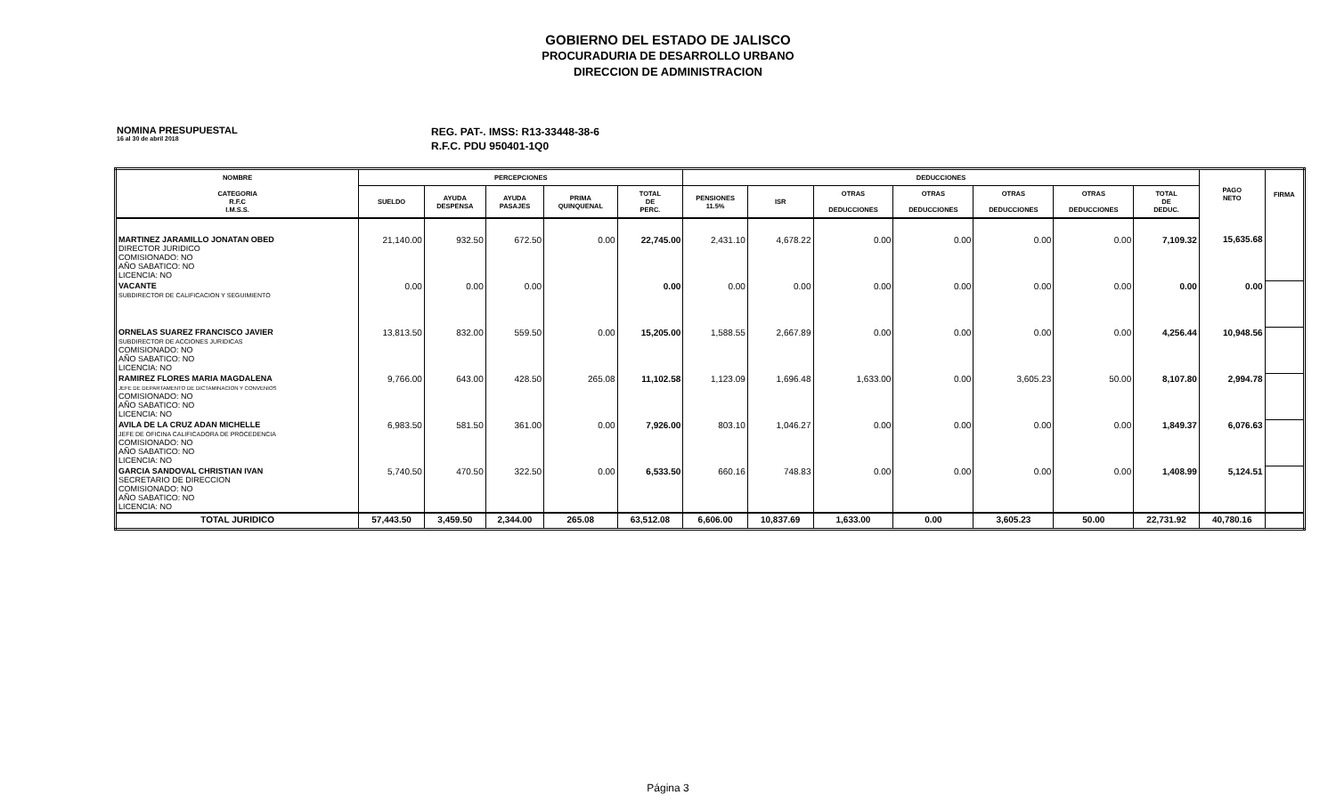GOBIERNO DEL ESTADO DE JALISCO
PROCURADURIA DE DESARROLLO URBANO
DIRECCION DE ADMINISTRACION
NOMINA PRESUPUESTAL
16 al 30 de abril 2018
REG. PAT-. IMSS: R13-33448-38-6
R.F.C. PDU 950401-1Q0
| NOMBRE | PERCEPCIONES | | | | | DEDUCCIONES | | | | | | | PAGO NETO | FIRMA |
| --- | --- | --- | --- | --- | --- | --- | --- | --- | --- | --- | --- | --- | --- | --- |
| CATEGORIA R.F.C I.M.S.S. | SUELDO | AYUDA DESPENSA | AYUDA PASAJES | PRIMA QUINQUENAL | TOTAL DE PERC. | PENSIONES 11.5% | ISR | OTRAS DEDUCCIONES | OTRAS DEDUCCIONES | OTRAS DEDUCCIONES | OTRAS DEDUCCIONES | TOTAL DE DEDUC. | | |
| MARTINEZ JARAMILLO JONATAN OBED DIRECTOR JURIDICO COMISIONADO: NO AÑO SABATICO: NO LICENCIA: NO | 21,140.00 | 932.50 | 672.50 | 0.00 | 22,745.00 | 2,431.10 | 4,678.22 | 0.00 | 0.00 | 0.00 | 0.00 | 7,109.32 | 15,635.68 | |
| VACANTE SUBDIRECTOR DE CALIFICACION Y SEGUIMIENTO | 0.00 | 0.00 | 0.00 | | 0.00 | 0.00 | 0.00 | 0.00 | 0.00 | 0.00 | 0.00 | 0.00 | 0.00 | |
| ORNELAS SUAREZ FRANCISCO JAVIER SUBDIRECTOR DE ACCIONES JURIDICAS COMISIONADO: NO AÑO SABATICO: NO LICENCIA: NO | 13,813.50 | 832.00 | 559.50 | 0.00 | 15,205.00 | 1,588.55 | 2,667.89 | 0.00 | 0.00 | 0.00 | 0.00 | 4,256.44 | 10,948.56 | |
| RAMIREZ FLORES MARIA MAGDALENA JEFE DE DEPARTAMENTO DE DICTAMINACION Y CONVENIOS COMISIONADO: NO AÑO SABATICO: NO LICENCIA: NO | 9,766.00 | 643.00 | 428.50 | 265.08 | 11,102.58 | 1,123.09 | 1,696.48 | 1,633.00 | 0.00 | 3,605.23 | 50.00 | 8,107.80 | 2,994.78 | |
| AVILA DE LA CRUZ ADAN MICHELLE JEFE DE OFICINA CALIFICADORA DE PROCEDENCIA COMISIONADO: NO AÑO SABATICO: NO LICENCIA: NO | 6,983.50 | 581.50 | 361.00 | 0.00 | 7,926.00 | 803.10 | 1,046.27 | 0.00 | 0.00 | 0.00 | 0.00 | 1,849.37 | 6,076.63 | |
| GARCIA SANDOVAL CHRISTIAN IVAN SECRETARIO DE DIRECCION COMISIONADO: NO AÑO SABATICO: NO LICENCIA: NO | 5,740.50 | 470.50 | 322.50 | 0.00 | 6,533.50 | 660.16 | 748.83 | 0.00 | 0.00 | 0.00 | 0.00 | 1,408.99 | 5,124.51 | |
| TOTAL JURIDICO | 57,443.50 | 3,459.50 | 2,344.00 | 265.08 | 63,512.08 | 6,606.00 | 10,837.69 | 1,633.00 | 0.00 | 3,605.23 | 50.00 | 22,731.92 | 40,780.16 | |
Página 3